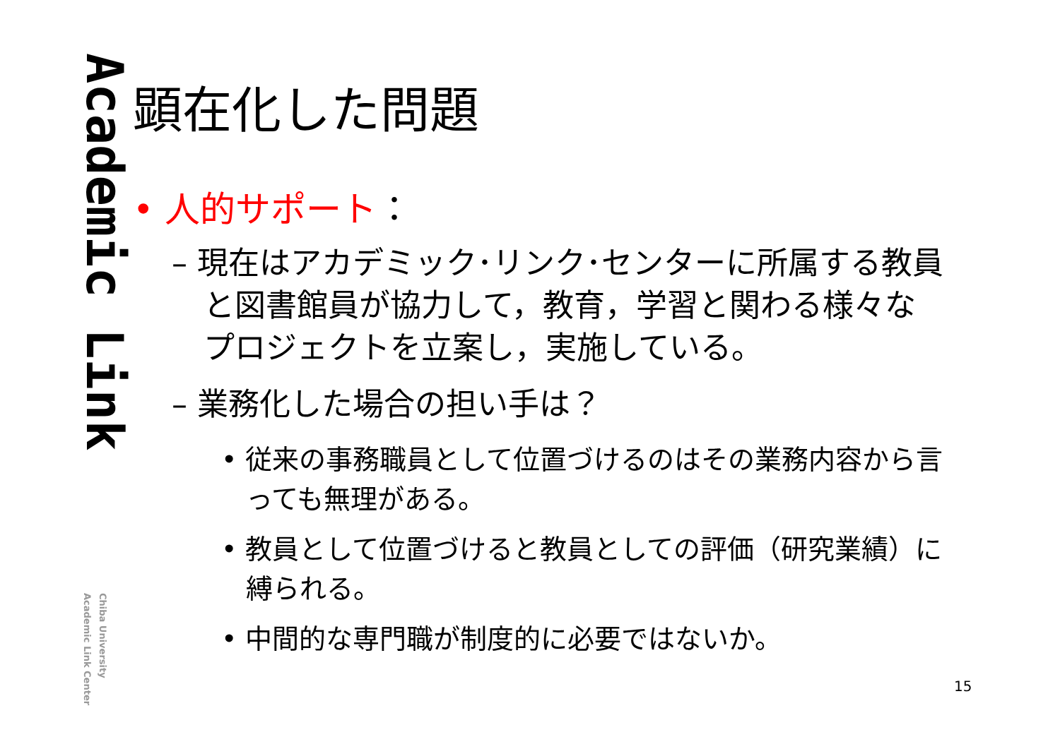Academic Link
Chiba University
Academic Link Center
顕在化した問題
• 人的サポート：
– 現在はアカデミック･リンク･センターに所属する教員と図書館員が協力して，教育，学習と関わる様々なプロジェクトを立案し，実施している。
– 業務化した場合の担い手は？
• 従来の事務職員として位置づけるのはその業務内容から言っても無理がある。
• 教員として位置づけると教員としての評価（研究業績）に縛られる。
• 中間的な専門職が制度的に必要ではないか。
15